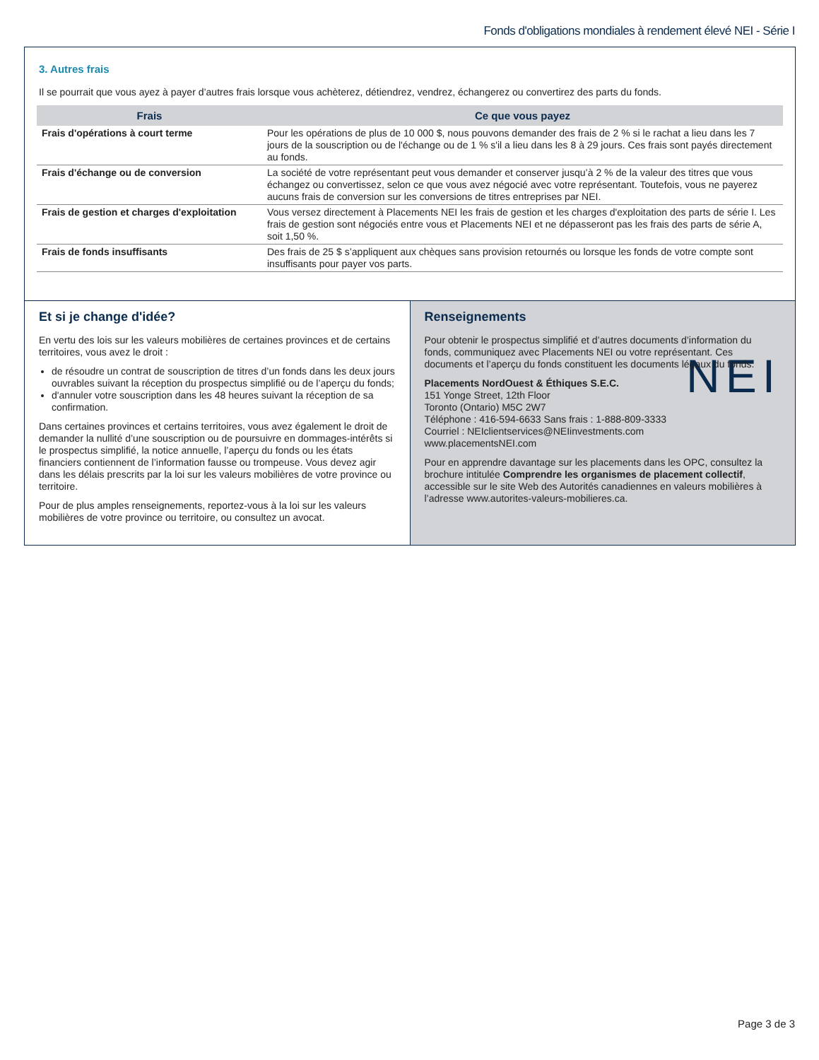Fonds d'obligations mondiales à rendement élevé NEI - Série I
3. Autres frais
Il se pourrait que vous ayez à payer d’autres frais lorsque vous achèterez, détiendrez, vendrez, échangerez ou convertirez des parts du fonds.
| Frais | Ce que vous payez |
| --- | --- |
| Frais d'opérations à court terme | Pour les opérations de plus de 10 000 $, nous pouvons demander des frais de 2 % si le rachat a lieu dans les 7 jours de la souscription ou de l'échange ou de 1 % s'il a lieu dans les 8 à 29 jours. Ces frais sont payés directement au fonds. |
| Frais d'échange ou de conversion | La société de votre représentant peut vous demander et conserver jusqu’à 2 % de la valeur des titres que vous échangez ou convertissez, selon ce que vous avez négocié avec votre représentant. Toutefois, vous ne payerez aucuns frais de conversion sur les conversions de titres entreprises par NEI. |
| Frais de gestion et charges d'exploitation | Vous versez directement à Placements NEI les frais de gestion et les charges d'exploitation des parts de série I. Les frais de gestion sont négociés entre vous et Placements NEI et ne dépasseront pas les frais des parts de série A, soit 1,50 %. |
| Frais de fonds insuffisants | Des frais de 25 $ s’appliquent aux chèques sans provision retournés ou lorsque les fonds de votre compte sont insuffisants pour payer vos parts. |
Et si je change d'idée?
En vertu des lois sur les valeurs mobilières de certaines provinces et de certains territoires, vous avez le droit :
de résoudre un contrat de souscription de titres d’un fonds dans les deux jours ouvrables suivant la réception du prospectus simplifié ou de l’aperçu du fonds;
d'annuler votre souscription dans les 48 heures suivant la réception de sa confirmation.
Dans certaines provinces et certains territoires, vous avez également le droit de demander la nullité d’une souscription ou de poursuivre en dommages-intérêts si le prospectus simplifié, la notice annuelle, l’aperçu du fonds ou les états financiers contiennent de l’information fausse ou trompeuse. Vous devez agir dans les délais prescrits par la loi sur les valeurs mobilières de votre province ou territoire.
Pour de plus amples renseignements, reportez-vous à la loi sur les valeurs mobilières de votre province ou territoire, ou consultez un avocat.
Renseignements
Pour obtenir le prospectus simplifié et d’autres documents d’information du fonds, communiquez avec Placements NEI ou votre représentant. Ces documents et l’aperçu du fonds constituent les documents légaux du fonds.
NEI Placements NordOuest & Éthiques S.E.C.
151 Yonge Street, 12th Floor
Toronto (Ontario) M5C 2W7
Téléphone : 416-594-6633 Sans frais : 1-888-809-3333
Courriel : NEIclientservices@NEIinvestments.com
www.placementsNEI.com
Pour en apprendre davantage sur les placements dans les OPC, consultez la brochure intitulée Comprendre les organismes de placement collectif, accessible sur le site Web des Autorités canadiennes en valeurs mobilières à l’adresse www.autorites-valeurs-mobilieres.ca.
Page 3 de 3